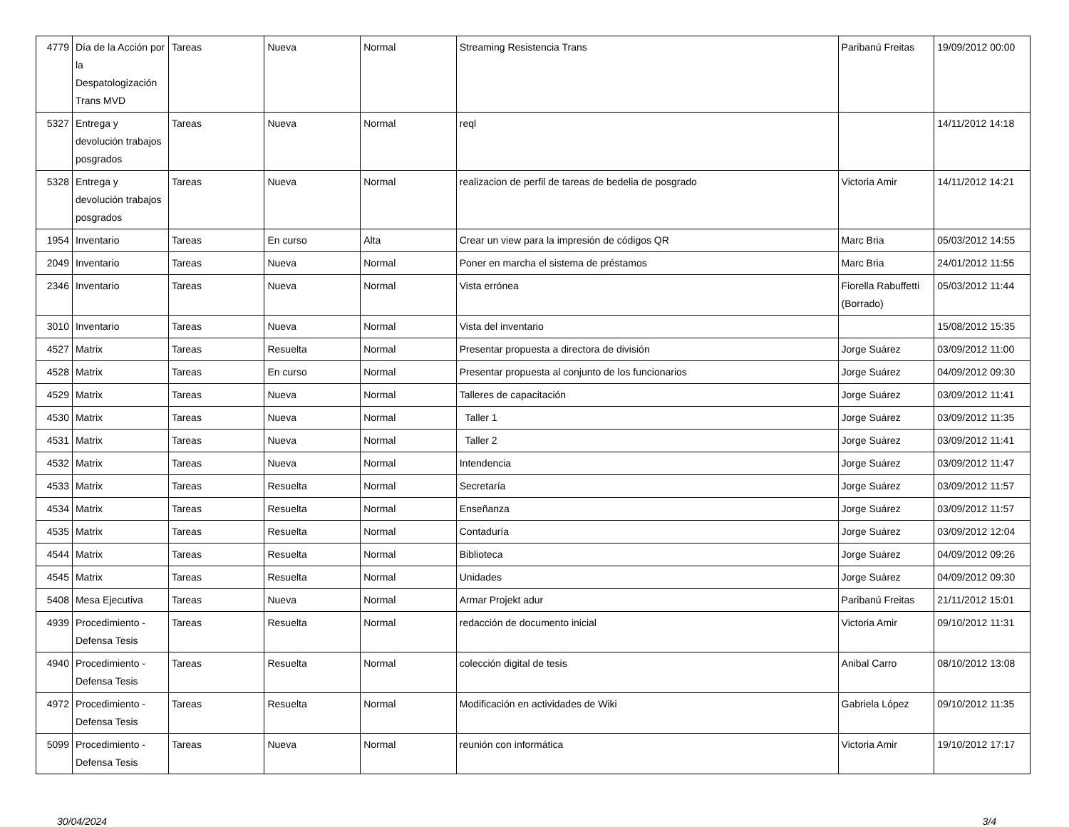| 4779 | Día de la Acción por la Despatologización Trans MVD | Tareas | Nueva | Normal | Streaming Resistencia Trans | Paribanú Freitas | 19/09/2012 00:00 |
| 5327 | Entrega y devolución trabajos posgrados | Tareas | Nueva | Normal | reql | | 14/11/2012 14:18 |
| 5328 | Entrega y devolución trabajos posgrados | Tareas | Nueva | Normal | realizacion de perfil de tareas de bedelia de posgrado | Victoria Amir | 14/11/2012 14:21 |
| 1954 | Inventario | Tareas | En curso | Alta | Crear un view para la impresión de códigos QR | Marc Bria | 05/03/2012 14:55 |
| 2049 | Inventario | Tareas | Nueva | Normal | Poner en marcha el sistema de préstamos | Marc Bria | 24/01/2012 11:55 |
| 2346 | Inventario | Tareas | Nueva | Normal | Vista errónea | Fiorella Rabuffetti (Borrado) | 05/03/2012 11:44 |
| 3010 | Inventario | Tareas | Nueva | Normal | Vista del inventario | | 15/08/2012 15:35 |
| 4527 | Matrix | Tareas | Resuelta | Normal | Presentar propuesta a directora de división | Jorge Suárez | 03/09/2012 11:00 |
| 4528 | Matrix | Tareas | En curso | Normal | Presentar propuesta al conjunto de los funcionarios | Jorge Suárez | 04/09/2012 09:30 |
| 4529 | Matrix | Tareas | Nueva | Normal | Talleres de capacitación | Jorge Suárez | 03/09/2012 11:41 |
| 4530 | Matrix | Tareas | Nueva | Normal | Taller 1 | Jorge Suárez | 03/09/2012 11:35 |
| 4531 | Matrix | Tareas | Nueva | Normal | Taller 2 | Jorge Suárez | 03/09/2012 11:41 |
| 4532 | Matrix | Tareas | Nueva | Normal | Intendencia | Jorge Suárez | 03/09/2012 11:47 |
| 4533 | Matrix | Tareas | Resuelta | Normal | Secretaría | Jorge Suárez | 03/09/2012 11:57 |
| 4534 | Matrix | Tareas | Resuelta | Normal | Enseñanza | Jorge Suárez | 03/09/2012 11:57 |
| 4535 | Matrix | Tareas | Resuelta | Normal | Contaduría | Jorge Suárez | 03/09/2012 12:04 |
| 4544 | Matrix | Tareas | Resuelta | Normal | Biblioteca | Jorge Suárez | 04/09/2012 09:26 |
| 4545 | Matrix | Tareas | Resuelta | Normal | Unidades | Jorge Suárez | 04/09/2012 09:30 |
| 5408 | Mesa Ejecutiva | Tareas | Nueva | Normal | Armar Projekt adur | Paribanú Freitas | 21/11/2012 15:01 |
| 4939 | Procedimiento - Defensa Tesis | Tareas | Resuelta | Normal | redacción de documento inicial | Victoria Amir | 09/10/2012 11:31 |
| 4940 | Procedimiento - Defensa Tesis | Tareas | Resuelta | Normal | colección digital de tesis | Anibal Carro | 08/10/2012 13:08 |
| 4972 | Procedimiento - Defensa Tesis | Tareas | Resuelta | Normal | Modificación en actividades de Wiki | Gabriela López | 09/10/2012 11:35 |
| 5099 | Procedimiento - Defensa Tesis | Tareas | Nueva | Normal | reunión con informática | Victoria Amir | 19/10/2012 17:17 |
30/04/2024 3/4